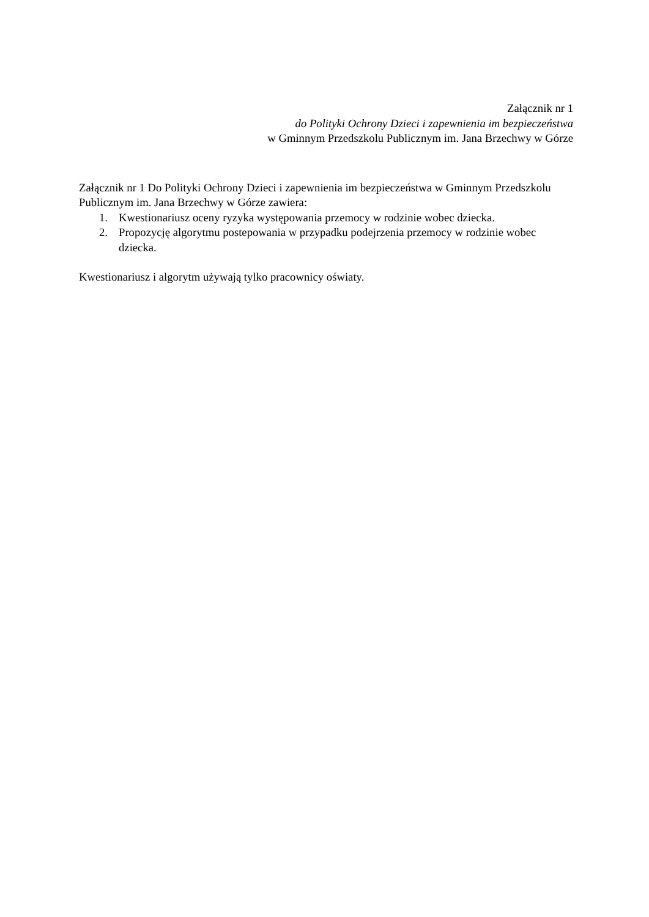Załącznik nr 1
do Polityki Ochrony Dzieci i zapewnienia im bezpieczeństwa
w Gminnym Przedszkolu Publicznym im. Jana Brzechwy w Górze
Załącznik nr 1 Do Polityki Ochrony Dzieci i zapewnienia im bezpieczeństwa w Gminnym Przedszkolu Publicznym im. Jana Brzechwy w Górze zawiera:
1. Kwestionariusz oceny ryzyka występowania przemocy w rodzinie wobec dziecka.
2. Propozycję algorytmu postepowania w przypadku podejrzenia przemocy w rodzinie wobec dziecka.
Kwestionariusz i algorytm używają tylko pracownicy oświaty.